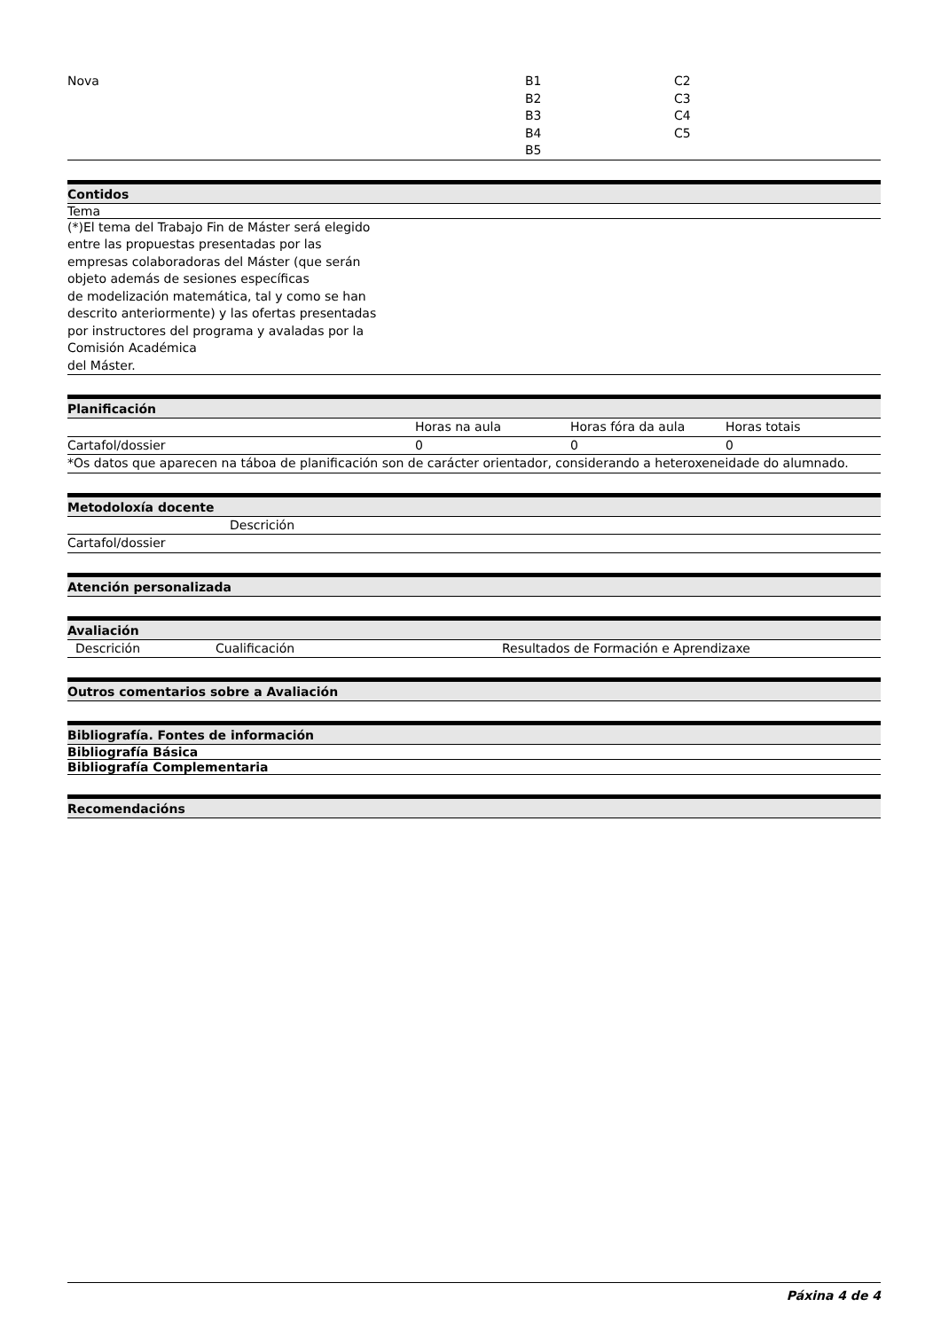| Nova | B1 B2 B3 B4 B5 | C2 C3 C4 C5 |
Contidos
Tema
(*)El tema del Trabajo Fin de Máster será elegido
entre las propuestas presentadas por las
empresas colaboradoras del Máster (que serán
objeto además de sesiones específicas
de modelización matemática, tal y como se han
descrito anteriormente) y las ofertas presentadas
por instructores del programa y avaladas por la
Comisión Académica
del Máster.
Planificación
| | Horas na aula | Horas fóra da aula | Horas totais |
| --- | --- | --- | --- |
| Cartafol/dossier | 0 | 0 | 0 |
| *Os datos que aparecen na táboa de planificación son de carácter orientador, considerando a heteroxeneidade do alumnado. | | | |
Metodoloxía docente
| | Descrición |
| --- | --- |
| Cartafol/dossier | |
Atención personalizada
Avaliación
| Descrición | Cualificación | Resultados de Formación e Aprendizaxe |
| --- | --- | --- |
Outros comentarios sobre a Avaliación
Bibliografía. Fontes de información
Bibliografía Básica
Bibliografía Complementaria
Recomendacións
Páxina 4 de 4